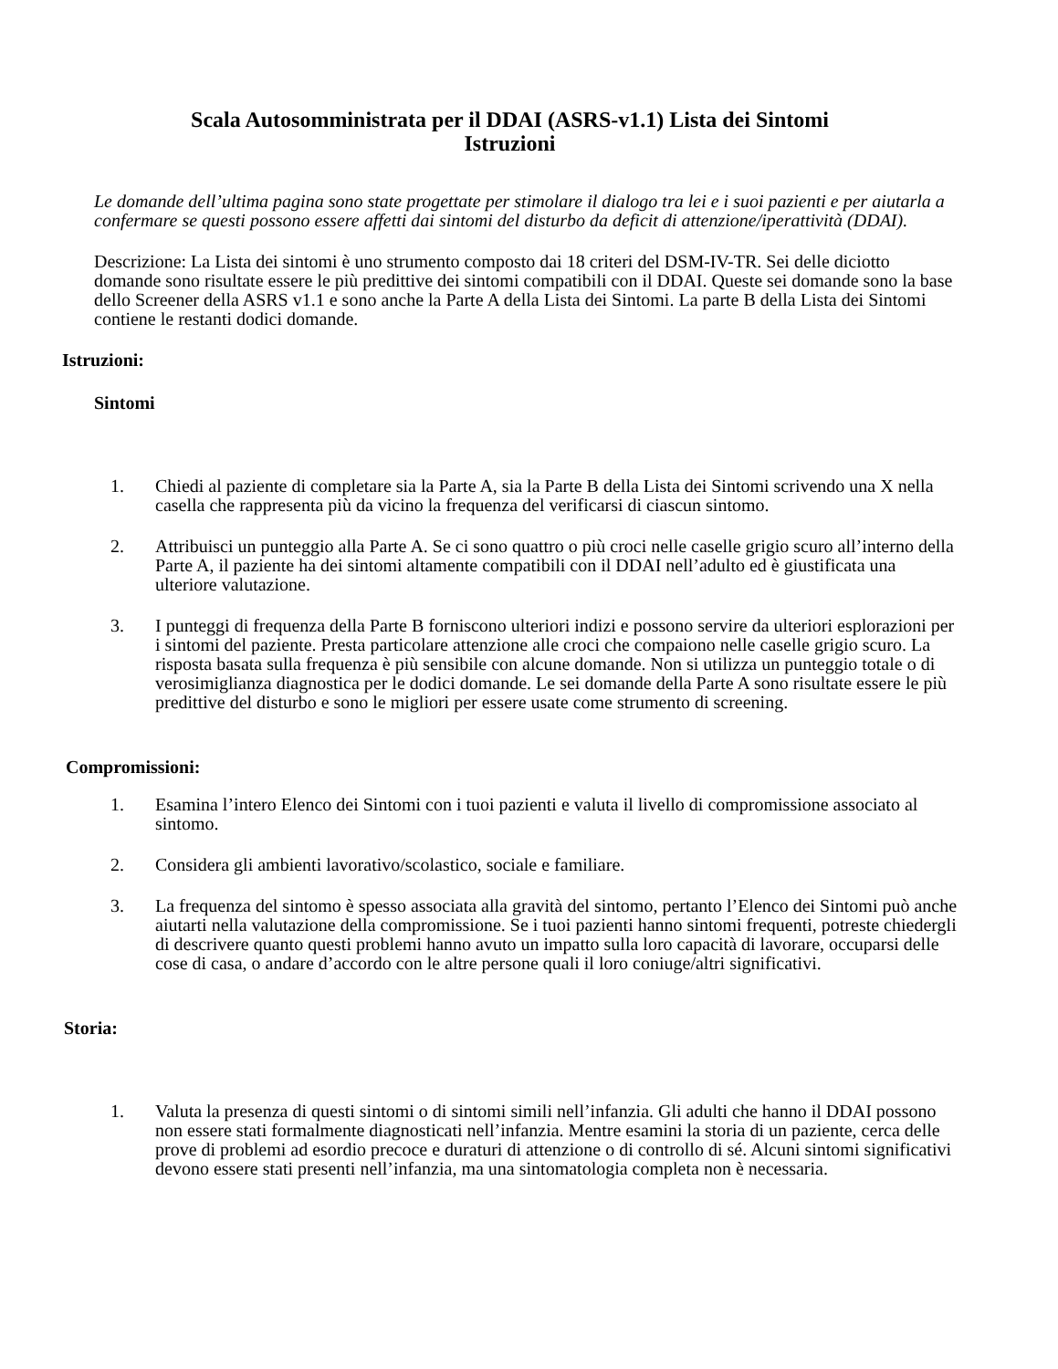Scala Autosomministrata per il DDAI (ASRS-v1.1) Lista dei Sintomi
Istruzioni
Le domande dell’ultima pagina sono state progettate per stimolare il dialogo tra lei e i suoi pazienti e per aiutarla a confermare se questi possono essere affetti dai sintomi del disturbo da deficit di attenzione/iperattività (DDAI).
Descrizione: La Lista dei sintomi è uno strumento composto dai 18 criteri del DSM-IV-TR. Sei delle diciotto domande sono risultate essere le più predittive dei sintomi compatibili con il DDAI. Queste sei domande sono la base dello Screener della ASRS v1.1 e sono anche la Parte A della Lista dei Sintomi. La parte B della Lista dei Sintomi contiene le restanti dodici domande.
Istruzioni:
Sintomi
1. Chiedi al paziente di completare sia la Parte A, sia la Parte B della Lista dei Sintomi scrivendo una X nella casella che rappresenta più da vicino la frequenza del verificarsi di ciascun sintomo.
2. Attribuisci un punteggio alla Parte A. Se ci sono quattro o più croci nelle caselle grigio scuro all’interno della Parte A, il paziente ha dei sintomi altamente compatibili con il DDAI nell’adulto ed è giustificata una ulteriore valutazione.
3. I punteggi di frequenza della Parte B forniscono ulteriori indizi e possono servire da ulteriori esplorazioni per i sintomi del paziente. Presta particolare attenzione alle croci che compaiono nelle caselle grigio scuro. La risposta basata sulla frequenza è più sensibile con alcune domande. Non si utilizza un punteggio totale o di verosimiglianza diagnostica per le dodici domande. Le sei domande della Parte A sono risultate essere le più predittive del disturbo e sono le migliori per essere usate come strumento di screening.
Compromissioni:
1. Esamina l’intero Elenco dei Sintomi con i tuoi pazienti e valuta il livello di compromissione associato al sintomo.
2. Considera gli ambienti lavorativo/scolastico, sociale e familiare.
3. La frequenza del sintomo è spesso associata alla gravità del sintomo, pertanto l’Elenco dei Sintomi può anche aiutarti nella valutazione della compromissione. Se i tuoi pazienti hanno sintomi frequenti, potreste chiedergli di descrivere quanto questi problemi hanno avuto un impatto sulla loro capacità di lavorare, occuparsi delle cose di casa, o andare d’accordo con le altre persone quali il loro coniuge/altri significativi.
Storia:
1. Valuta la presenza di questi sintomi o di sintomi simili nell’infanzia. Gli adulti che hanno il DDAI possono non essere stati formalmente diagnosticati nell’infanzia. Mentre esamini la storia di un paziente, cerca delle prove di problemi ad esordio precoce e duraturi di attenzione o di controllo di sé. Alcuni sintomi significativi devono essere stati presenti nell’infanzia, ma una sintomatologia completa non è necessaria.